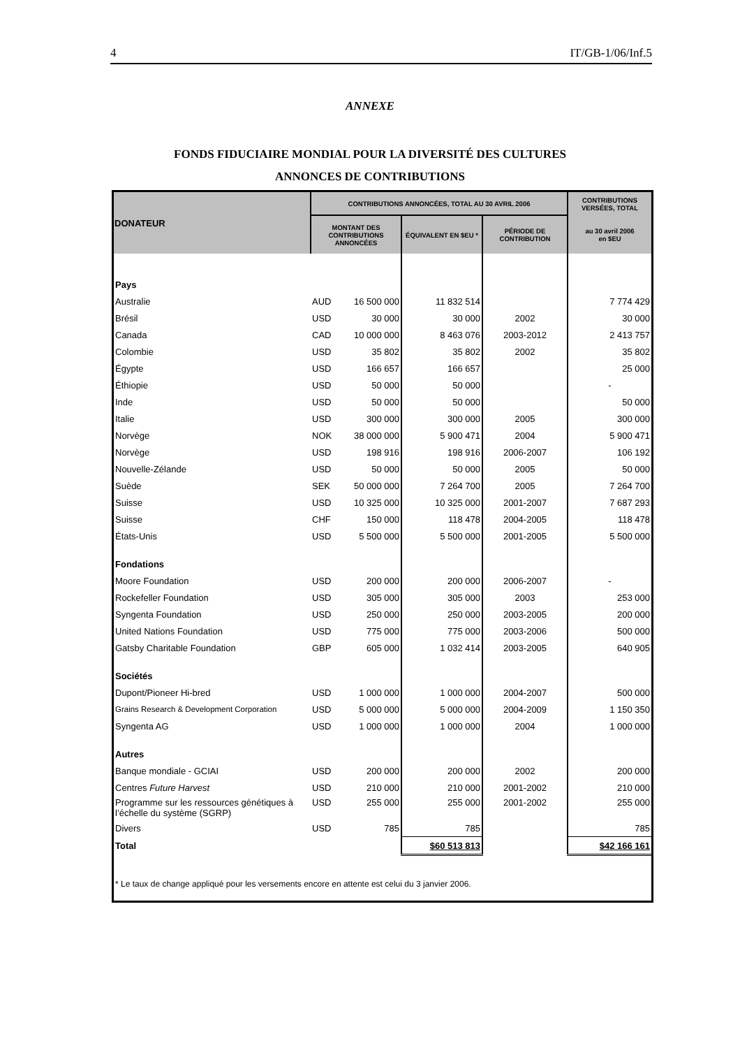4 IT/GB-1/06/Inf.5
ANNEXE
FONDS FIDUCIAIRE MONDIAL POUR LA DIVERSITÉ DES CULTURES
ANNONCES DE CONTRIBUTIONS
| DONATEUR | CONTRIBUTIONS ANNONCÉES, TOTAL AU 30 AVRIL 2006 | | | | CONTRIBUTIONS VERSÉES, TOTAL |
| --- | --- | --- | --- | --- | --- |
| | MONTANT DES CONTRIBUTIONS ANNONCÉES | | ÉQUIVALENT EN $EU * | PÉRIODE DE CONTRIBUTION | au 30 avril 2006 en $EU |
| Pays | | | | | |
| Australie | AUD | 16 500 000 | 11 832 514 | | 7 774 429 |
| Brésil | USD | 30 000 | 30 000 | 2002 | 30 000 |
| Canada | CAD | 10 000 000 | 8 463 076 | 2003-2012 | 2 413 757 |
| Colombie | USD | 35 802 | 35 802 | 2002 | 35 802 |
| Égypte | USD | 166 657 | 166 657 | | 25 000 |
| Éthiopie | USD | 50 000 | 50 000 | | - |
| Inde | USD | 50 000 | 50 000 | | 50 000 |
| Italie | USD | 300 000 | 300 000 | 2005 | 300 000 |
| Norvège | NOK | 38 000 000 | 5 900 471 | 2004 | 5 900 471 |
| Norvège | USD | 198 916 | 198 916 | 2006-2007 | 106 192 |
| Nouvelle-Zélande | USD | 50 000 | 50 000 | 2005 | 50 000 |
| Suède | SEK | 50 000 000 | 7 264 700 | 2005 | 7 264 700 |
| Suisse | USD | 10 325 000 | 10 325 000 | 2001-2007 | 7 687 293 |
| Suisse | CHF | 150 000 | 118 478 | 2004-2005 | 118 478 |
| États-Unis | USD | 5 500 000 | 5 500 000 | 2001-2005 | 5 500 000 |
| Fondations | | | | | |
| Moore Foundation | USD | 200 000 | 200 000 | 2006-2007 | - |
| Rockefeller Foundation | USD | 305 000 | 305 000 | 2003 | 253 000 |
| Syngenta Foundation | USD | 250 000 | 250 000 | 2003-2005 | 200 000 |
| United Nations Foundation | USD | 775 000 | 775 000 | 2003-2006 | 500 000 |
| Gatsby Charitable Foundation | GBP | 605 000 | 1 032 414 | 2003-2005 | 640 905 |
| Sociétés | | | | | |
| Dupont/Pioneer Hi-bred | USD | 1 000 000 | 1 000 000 | 2004-2007 | 500 000 |
| Grains Research & Development Corporation | USD | 5 000 000 | 5 000 000 | 2004-2009 | 1 150 350 |
| Syngenta AG | USD | 1 000 000 | 1 000 000 | 2004 | 1 000 000 |
| Autres | | | | | |
| Banque mondiale - GCIAI | USD | 200 000 | 200 000 | 2002 | 200 000 |
| Centres Future Harvest | USD | 210 000 | 210 000 | 2001-2002 | 210 000 |
| Programme sur les ressources génétiques à l’échelle du système (SGRP) | USD | 255 000 | 255 000 | 2001-2002 | 255 000 |
| Divers | USD | 785 | 785 | | 785 |
| Total | | | $60 513 813 | | $42 166 161 |
| * Le taux de change appliqué pour les versements encore en attente est celui du 3 janvier 2006. | | | | | |